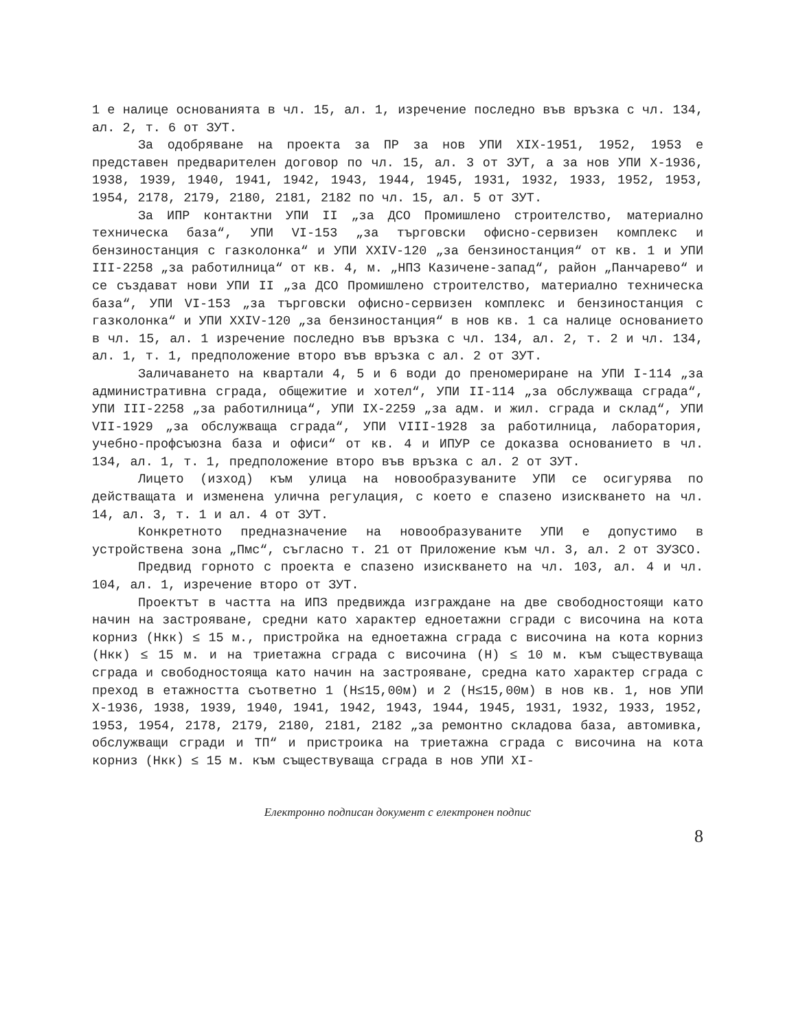1 е налице основанията в чл. 15, ал. 1, изречение последно във връзка с чл. 134, ал. 2, т. 6 от ЗУТ.
За одобряване на проекта за ПР за нов УПИ XIX-1951, 1952, 1953 е представен предварителен договор по чл. 15, ал. 3 от ЗУТ, а за нов УПИ X-1936, 1938, 1939, 1940, 1941, 1942, 1943, 1944, 1945, 1931, 1932, 1933, 1952, 1953, 1954, 2178, 2179, 2180, 2181, 2182 по чл. 15, ал. 5 от ЗУТ.
За ИПР контактни УПИ II „за ДСО Промишлено строителство, материално техническа база“, УПИ VI-153 „за търговски офисно-сервизен комплекс и бензиностанция с газколонка“ и УПИ XXIV-120 „за бензиностанция“ от кв. 1 и УПИ III-2258 „за работилница“ от кв. 4, м. „НПЗ Казичене-запад“, район „Панчарево“ и се създават нови УПИ II „за ДСО Промишлено строителство, материално техническа база“, УПИ VI-153 „за търговски офисно-сервизен комплекс и бензиностанция с газколонка“ и УПИ XXIV-120 „за бензиностанция“ в нов кв. 1 са налице основанието в чл. 15, ал. 1 изречение последно във връзка с чл. 134, ал. 2, т. 2 и чл. 134, ал. 1, т. 1, предположение второ във връзка с ал. 2 от ЗУТ.
Заличаването на квартали 4, 5 и 6 води до преномериране на УПИ I-114 „за административна сграда, общежитие и хотел“, УПИ II-114 „за обслужваща сграда“, УПИ III-2258 „за работилница“, УПИ IX-2259 „за адм. и жил. сграда и склад“, УПИ VII-1929 „за обслужваща сграда“, УПИ VIII-1928 за работилница, лаборатория, учебно-профсъюзна база и офиси“ от кв. 4 и ИПУР се доказва основанието в чл. 134, ал. 1, т. 1, предположение второ във връзка с ал. 2 от ЗУТ.
Лицето (изход) към улица на новообразуваните УПИ се осигурява по действащата и изменена улична регулация, с което е спазено изискването на чл. 14, ал. 3, т. 1 и ал. 4 от ЗУТ.
Конкретното предназначение на новообразуваните УПИ е допустимо в устройствена зона „Пмс“, съгласно т. 21 от Приложение към чл. 3, ал. 2 от ЗУЗСО.
Предвид горното с проекта е спазено изискването на чл. 103, ал. 4 и чл. 104, ал. 1, изречение второ от ЗУТ.
Проектът в частта на ИПЗ предвижда изграждане на две свободностоящи като начин на застрояване, средни като характер едноетажни сгради с височина на кота корниз (Нкк) ≤ 15 м., пристройка на едноетажна сграда с височина на кота корниз (Нкк) ≤ 15 м. и на триетажна сграда с височина (Н) ≤ 10 м. към съществуваща сграда и свободностояща като начин на застрояване, средна като характер сграда с преход в етажността съответно 1 (Н≤15,00м) и 2 (Н≤15,00м) в нов кв. 1, нов УПИ X-1936, 1938, 1939, 1940, 1941, 1942, 1943, 1944, 1945, 1931, 1932, 1933, 1952, 1953, 1954, 2178, 2179, 2180, 2181, 2182 „за ремонтно складова база, автомивка, обслужващи сгради и ТП“ и пристроика на триетажна сграда с височина на кота корниз (Нкк) ≤ 15 м. към съществуваща сграда в нов УПИ XI-
Електронно подписан документ с електронен подпис
8